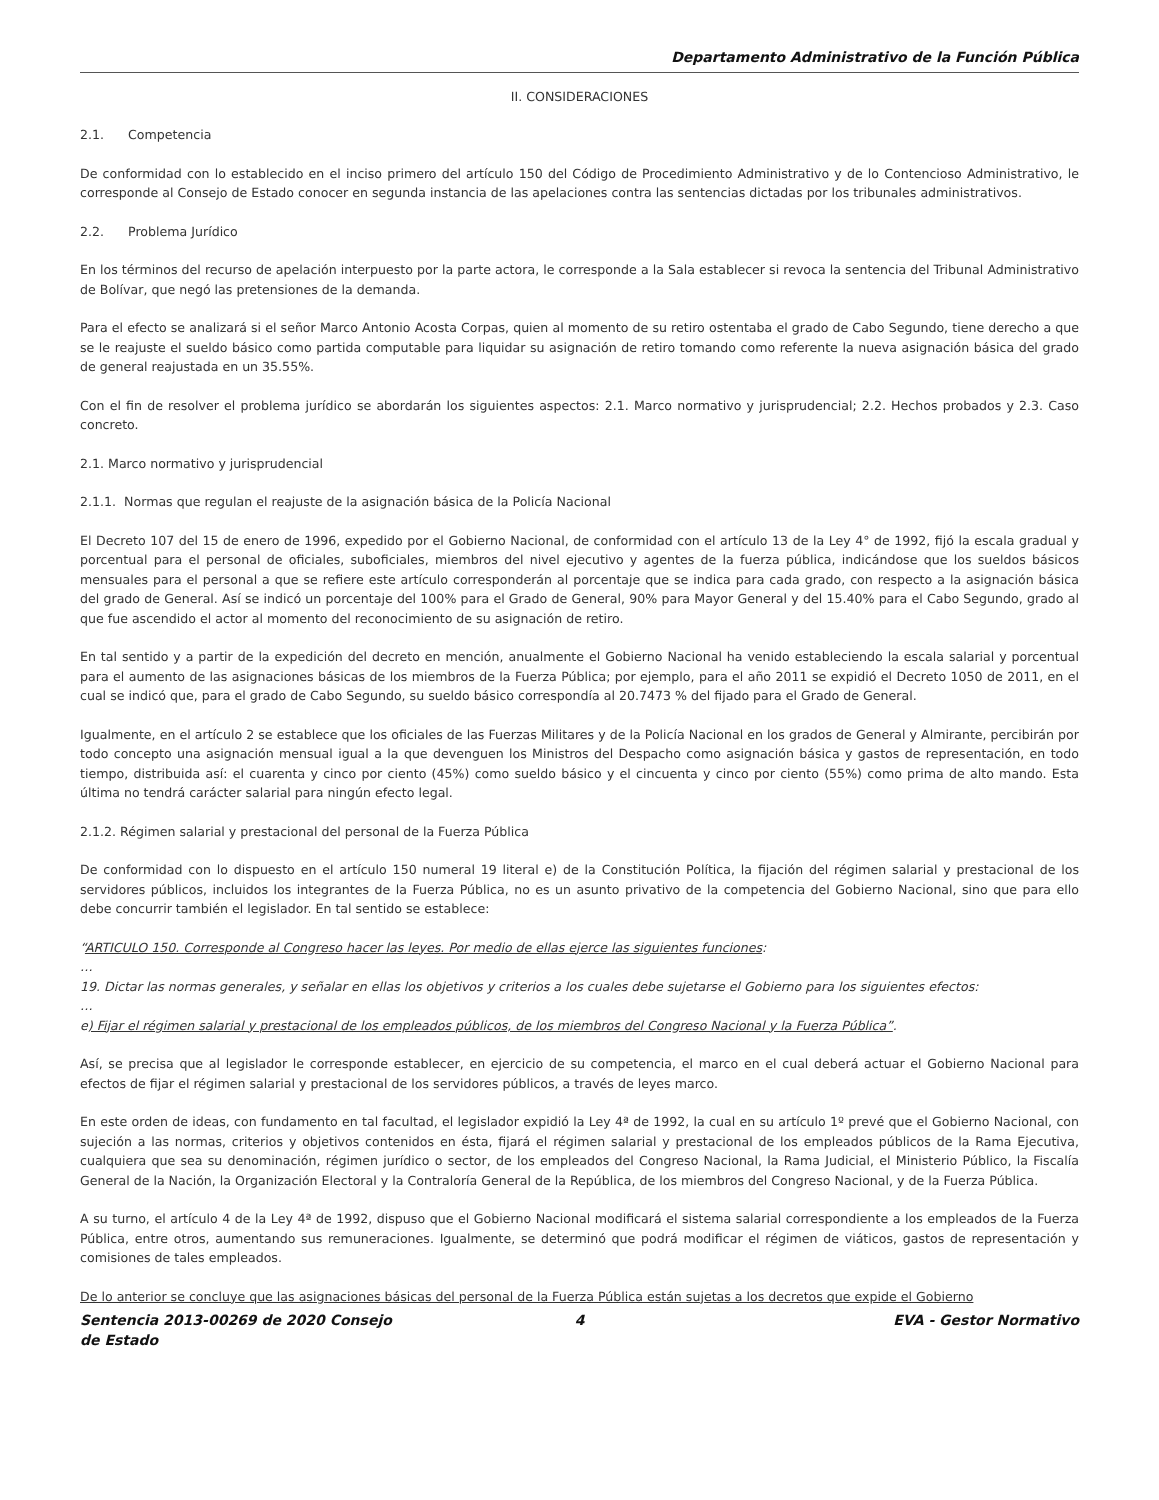Departamento Administrativo de la Función Pública
II. CONSIDERACIONES
2.1. Competencia
De conformidad con lo establecido en el inciso primero del artículo 150 del Código de Procedimiento Administrativo y de lo Contencioso Administrativo, le corresponde al Consejo de Estado conocer en segunda instancia de las apelaciones contra las sentencias dictadas por los tribunales administrativos.
2.2. Problema Jurídico
En los términos del recurso de apelación interpuesto por la parte actora, le corresponde a la Sala establecer si revoca la sentencia del Tribunal Administrativo de Bolívar, que negó las pretensiones de la demanda.
Para el efecto se analizará si el señor Marco Antonio Acosta Corpas, quien al momento de su retiro ostentaba el grado de Cabo Segundo, tiene derecho a que se le reajuste el sueldo básico como partida computable para liquidar su asignación de retiro tomando como referente la nueva asignación básica del grado de general reajustada en un 35.55%.
Con el fin de resolver el problema jurídico se abordarán los siguientes aspectos: 2.1. Marco normativo y jurisprudencial; 2.2. Hechos probados y 2.3. Caso concreto.
2.1. Marco normativo y jurisprudencial
2.1.1. Normas que regulan el reajuste de la asignación básica de la Policía Nacional
El Decreto 107 del 15 de enero de 1996, expedido por el Gobierno Nacional, de conformidad con el artículo 13 de la Ley 4° de 1992, fijó la escala gradual y porcentual para el personal de oficiales, suboficiales, miembros del nivel ejecutivo y agentes de la fuerza pública, indicándose que los sueldos básicos mensuales para el personal a que se refiere este artículo corresponderán al porcentaje que se indica para cada grado, con respecto a la asignación básica del grado de General. Así se indicó un porcentaje del 100% para el Grado de General, 90% para Mayor General y del 15.40% para el Cabo Segundo, grado al que fue ascendido el actor al momento del reconocimiento de su asignación de retiro.
En tal sentido y a partir de la expedición del decreto en mención, anualmente el Gobierno Nacional ha venido estableciendo la escala salarial y porcentual para el aumento de las asignaciones básicas de los miembros de la Fuerza Pública; por ejemplo, para el año 2011 se expidió el Decreto 1050 de 2011, en el cual se indicó que, para el grado de Cabo Segundo, su sueldo básico correspondía al 20.7473 % del fijado para el Grado de General.
Igualmente, en el artículo 2 se establece que los oficiales de las Fuerzas Militares y de la Policía Nacional en los grados de General y Almirante, percibirán por todo concepto una asignación mensual igual a la que devenguen los Ministros del Despacho como asignación básica y gastos de representación, en todo tiempo, distribuida así: el cuarenta y cinco por ciento (45%) como sueldo básico y el cincuenta y cinco por ciento (55%) como prima de alto mando. Esta última no tendrá carácter salarial para ningún efecto legal.
2.1.2. Régimen salarial y prestacional del personal de la Fuerza Pública
De conformidad con lo dispuesto en el artículo 150 numeral 19 literal e) de la Constitución Política, la fijación del régimen salarial y prestacional de los servidores públicos, incluidos los integrantes de la Fuerza Pública, no es un asunto privativo de la competencia del Gobierno Nacional, sino que para ello debe concurrir también el legislador. En tal sentido se establece:
“ARTICULO 150. Corresponde al Congreso hacer las leyes. Por medio de ellas ejerce las siguientes funciones:
…
19. Dictar las normas generales, y señalar en ellas los objetivos y criterios a los cuales debe sujetarse el Gobierno para los siguientes efectos:
…
e) Fijar el régimen salarial y prestacional de los empleados públicos, de los miembros del Congreso Nacional y la Fuerza Pública”.
Así, se precisa que al legislador le corresponde establecer, en ejercicio de su competencia, el marco en el cual deberá actuar el Gobierno Nacional para efectos de fijar el régimen salarial y prestacional de los servidores públicos, a través de leyes marco.
En este orden de ideas, con fundamento en tal facultad, el legislador expidió la Ley 4ª de 1992, la cual en su artículo 1º prevé que el Gobierno Nacional, con sujeción a las normas, criterios y objetivos contenidos en ésta, fijará el régimen salarial y prestacional de los empleados públicos de la Rama Ejecutiva, cualquiera que sea su denominación, régimen jurídico o sector, de los empleados del Congreso Nacional, la Rama Judicial, el Ministerio Público, la Fiscalía General de la Nación, la Organización Electoral y la Contraloría General de la República, de los miembros del Congreso Nacional, y de la Fuerza Pública.
A su turno, el artículo 4 de la Ley 4ª de 1992, dispuso que el Gobierno Nacional modificará el sistema salarial correspondiente a los empleados de la Fuerza Pública, entre otros, aumentando sus remuneraciones. Igualmente, se determinó que podrá modificar el régimen de viáticos, gastos de representación y comisiones de tales empleados.
De lo anterior se concluye que las asignaciones básicas del personal de la Fuerza Pública están sujetas a los decretos que expide el Gobierno
Sentencia 2013-00269 de 2020 Consejo de Estado
4 EVA - Gestor Normativo